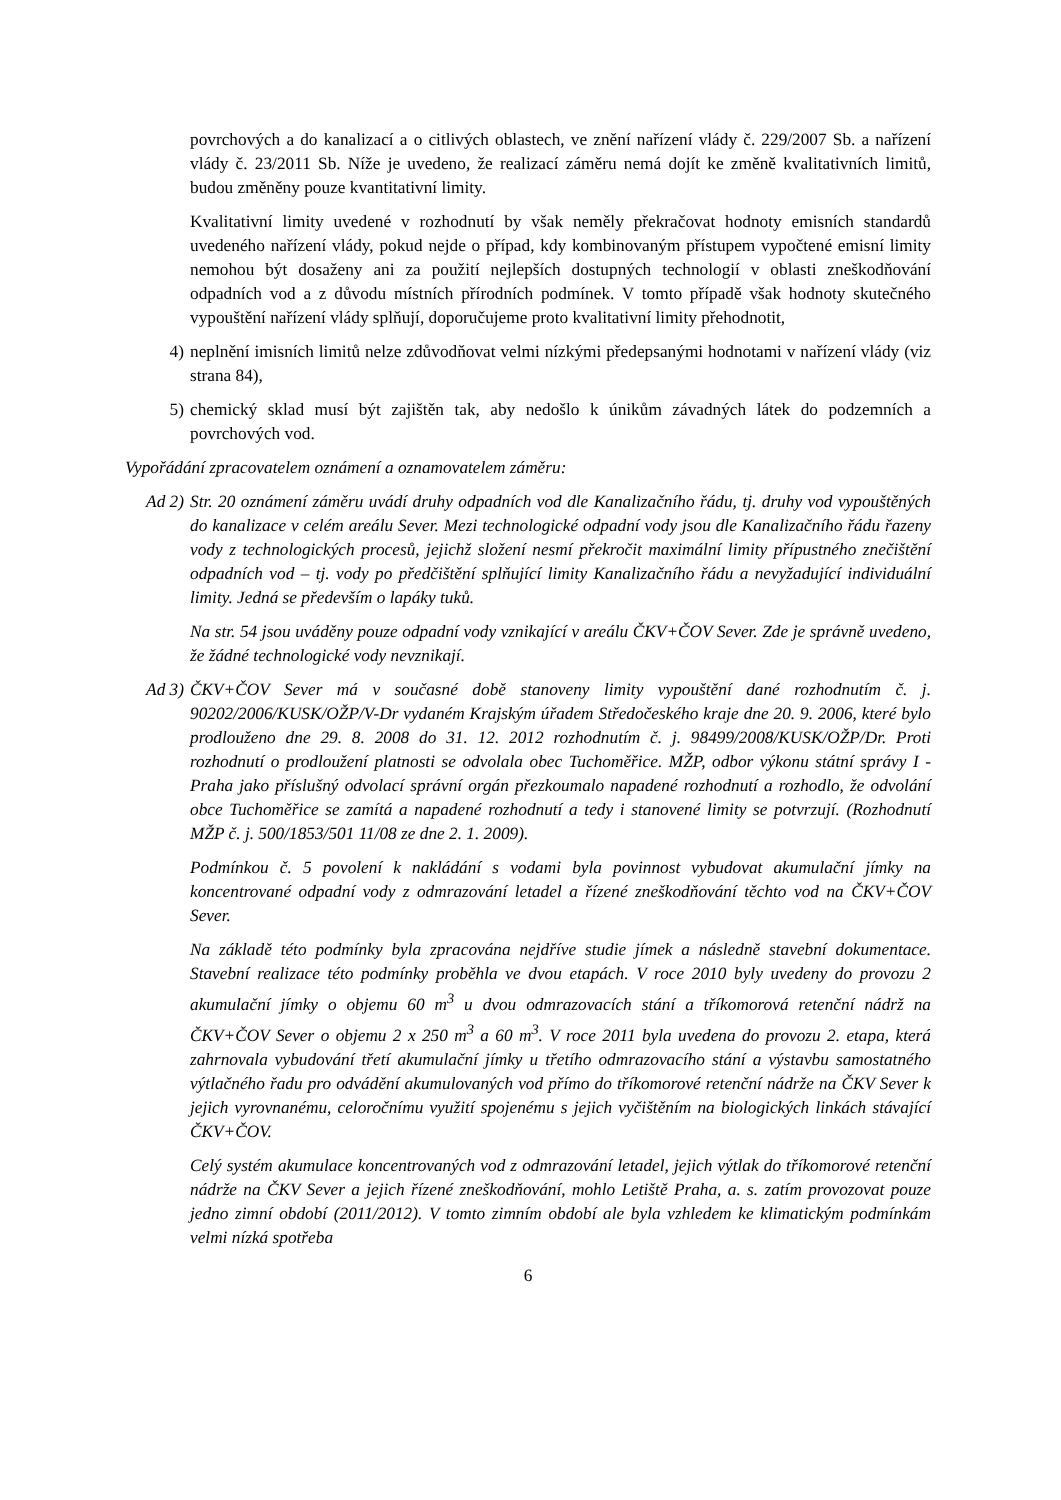povrchových a do kanalizací a o citlivých oblastech, ve znění nařízení vlády č. 229/2007 Sb. a nařízení vlády č. 23/2011 Sb. Níže je uvedeno, že realizací záměru nemá dojít ke změně kvalitativních limitů, budou změněny pouze kvantitativní limity.
Kvalitativní limity uvedené v rozhodnutí by však neměly překračovat hodnoty emisních standardů uvedeného nařízení vlády, pokud nejde o případ, kdy kombinovaným přístupem vypočtené emisní limity nemohou být dosaženy ani za použití nejlepších dostupných technologií v oblasti zneškodňování odpadních vod a z důvodu místních přírodních podmínek. V tomto případě však hodnoty skutečného vypouštění nařízení vlády splňují, doporučujeme proto kvalitativní limity přehodnotit,
4) neplnění imisních limitů nelze zdůvodňovat velmi nízkými předepsanými hodnotami v nařízení vlády (viz strana 84),
5) chemický sklad musí být zajištěn tak, aby nedošlo k únikům závadných látek do podzemních a povrchových vod.
Vypořádání zpracovatelem oznámení a oznamovatelem záměru:
Ad 2) Str. 20 oznámení záměru uvádí druhy odpadních vod dle Kanalizačního řádu, tj. druhy vod vypouštěných do kanalizace v celém areálu Sever. Mezi technologické odpadní vody jsou dle Kanalizačního řádu řazeny vody z technologických procesů, jejichž složení nesmí překročit maximální limity přípustného znečištění odpadních vod – tj. vody po předčištění splňující limity Kanalizačního řádu a nevyžadující individuální limity. Jedná se především o lapáky tuků.
Na str. 54 jsou uváděny pouze odpadní vody vznikající v areálu ČKV+ČOV Sever. Zde je správně uvedeno, že žádné technologické vody nevznikají.
Ad 3) ČKV+ČOV Sever má v současné době stanoveny limity vypouštění dané rozhodnutím č. j. 90202/2006/KUSK/OŽP/V-Dr vydaném Krajským úřadem Středočeského kraje dne 20. 9. 2006, které bylo prodlouženo dne 29. 8. 2008 do 31. 12. 2012 rozhodnutím č. j. 98499/2008/KUSK/OŽP/Dr. Proti rozhodnutí o prodloužení platnosti se odvolala obec Tuchoměřice. MŽP, odbor výkonu státní správy I - Praha jako příslušný odvolací správní orgán přezkoumalo napadené rozhodnutí a rozhodlo, že odvolání obce Tuchoměřice se zamítá a napadené rozhodnutí a tedy i stanovené limity se potvrzují. (Rozhodnutí MŽP č. j. 500/1853/501 11/08 ze dne 2. 1. 2009).
Podmínkou č. 5 povolení k nakládání s vodami byla povinnost vybudovat akumulační jímky na koncentrované odpadní vody z odmrazování letadel a řízené zneškodňování těchto vod na ČKV+ČOV Sever.
Na základě této podmínky byla zpracována nejdříve studie jímek a následně stavební dokumentace. Stavební realizace této podmínky proběhla ve dvou etapách. V roce 2010 byly uvedeny do provozu 2 akumulační jímky o objemu 60 m<sup>3</sup> u dvou odmrazovacích stání a tříkomorová retenční nádrž na ČKV+ČOV Sever o objemu 2 x 250 m<sup>3</sup> a 60 m<sup>3</sup>. V roce 2011 byla uvedena do provozu 2. etapa, která zahrnovala vybudování třetí akumulační jímky u třetího odmrazovacího stání a výstavbu samostatného výtlačného řadu pro odvádění akumulovaných vod přímo do tříkomorové retenční nádrže na ČKV Sever k jejich vyrovnanému, celoročnímu využití spojenému s jejich vyčištěním na biologických linkách stávající ČKV+ČOV.
Celý systém akumulace koncentrovaných vod z odmrazování letadel, jejich výtlak do tříkomorové retenční nádrže na ČKV Sever a jejich řízené zneškodňování, mohlo Letiště Praha, a. s. zatím provozovat pouze jedno zimní období (2011/2012). V tomto zimním období ale byla vzhledem ke klimatickým podmínkám velmi nízká spotřeba
6